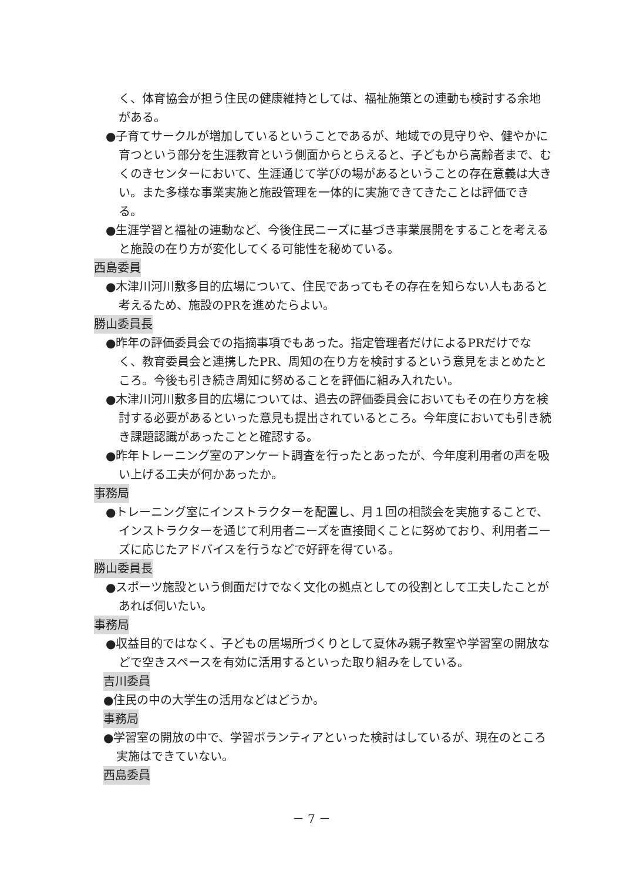く、体育協会が担う住民の健康維持としては、福祉施策との連動も検討する余地がある。
●子育てサークルが増加しているということであるが、地域での見守りや、健やかに育つという部分を生涯教育という側面からとらえると、子どもから高齢者まで、むくのきセンターにおいて、生涯通じて学びの場があるということの存在意義は大きい。また多様な事業実施と施設管理を一体的に実施できてきたことは評価できる。
●生涯学習と福祉の連動など、今後住民ニーズに基づき事業展開をすることを考えると施設の在り方が変化してくる可能性を秘めている。
西島委員
●木津川河川敷多目的広場について、住民であってもその存在を知らない人もあると考えるため、施設のPRを進めたらよい。
勝山委員長
●昨年の評価委員会での指摘事項でもあった。指定管理者だけによるPRだけでなく、教育委員会と連携したPR、周知の在り方を検討するという意見をまとめたところ。今後も引き続き周知に努めることを評価に組み入れたい。
●木津川河川敷多目的広場については、過去の評価委員会においてもその在り方を検討する必要があるといった意見も提出されているところ。今年度においても引き続き課題認識があったことと確認する。
●昨年トレーニング室のアンケート調査を行ったとあったが、今年度利用者の声を吸い上げる工夫が何かあったか。
事務局
●トレーニング室にインストラクターを配置し、月１回の相談会を実施することで、インストラクターを通じて利用者ニーズを直接聞くことに努めており、利用者ニーズに応じたアドバイスを行うなどで好評を得ている。
勝山委員長
●スポーツ施設という側面だけでなく文化の拠点としての役割として工夫したことがあれば伺いたい。
事務局
●収益目的ではなく、子どもの居場所づくりとして夏休み親子教室や学習室の開放などで空きスペースを有効に活用するといった取り組みをしている。
吉川委員
●住民の中の大学生の活用などはどうか。
事務局
●学習室の開放の中で、学習ボランティアといった検討はしているが、現在のところ実施はできていない。
西島委員
－ 7 －